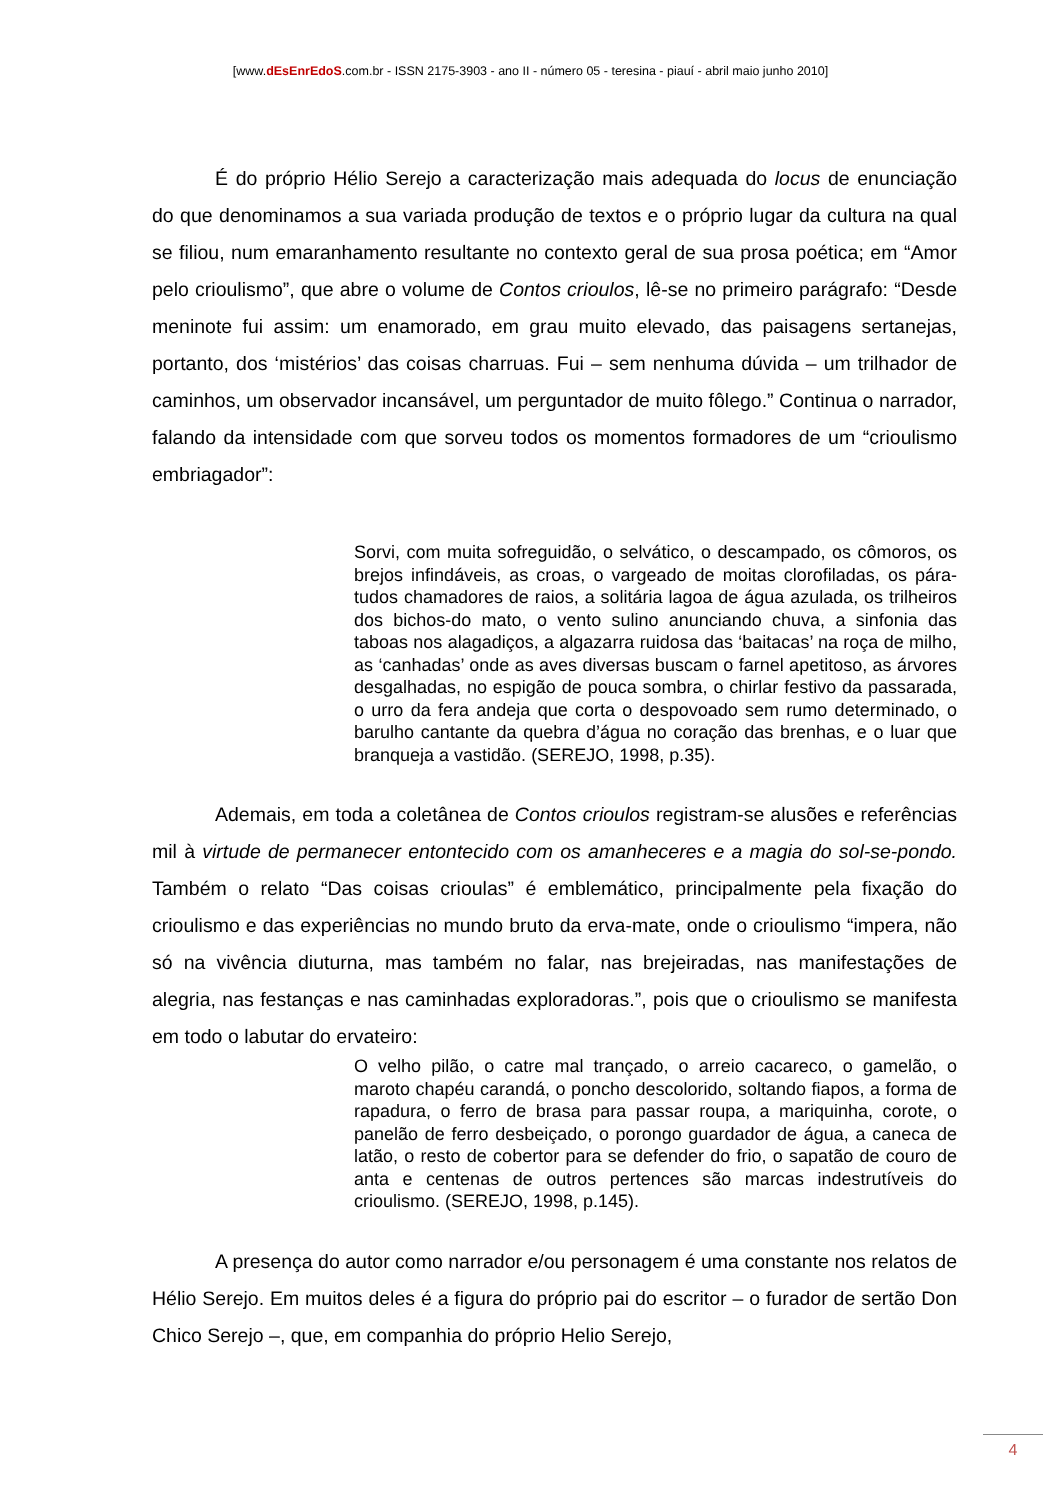[www.dEsEnrEdoS.com.br - ISSN 2175-3903 - ano II - número 05 - teresina - piauí - abril maio junho 2010]
É do próprio Hélio Serejo a caracterização mais adequada do locus de enunciação do que denominamos a sua variada produção de textos e o próprio lugar da cultura na qual se filiou, num emaranhamento resultante no contexto geral de sua prosa poética; em “Amor pelo crioulismo”, que abre o volume de Contos crioulos, lê-se no primeiro parágrafo: “Desde meninote fui assim: um enamorado, em grau muito elevado, das paisagens sertanejas, portanto, dos ‘mistérios’ das coisas charruas. Fui – sem nenhuma dúvida – um trilhador de caminhos, um observador incansável, um perguntador de muito fôlego.” Continua o narrador, falando da intensidade com que sorveu todos os momentos formadores de um “crioulismo embriagador”:
Sorvi, com muita sofreguidão, o selvático, o descampado, os cômoros, os brejos infindáveis, as croas, o vargeado de moitas clorofiladas, os pára-tudos chamadores de raios, a solitária lagoa de água azulada, os trilheiros dos bichos-do mato, o vento sulino anunciando chuva, a sinfonia das taboas nos alagadiços, a algazarra ruidosa das ‘baitacas’ na roça de milho, as ‘canhadas’ onde as aves diversas buscam o farnel apetitoso, as árvores desgalhadas, no espigão de pouca sombra, o chirlar festivo da passarada, o urro da fera andeja que corta o despovoado sem rumo determinado, o barulho cantante da quebra d’água no coração das brenhas, e o luar que branqueja a vastidão. (SEREJO, 1998, p.35).
Ademais, em toda a coletânea de Contos crioulos registram-se alusões e referências mil à virtude de permanecer entontecido com os amanheceres e a magia do sol-se-pondo. Também o relato “Das coisas crioulas” é emblemático, principalmente pela fixação do crioulismo e das experiências no mundo bruto da erva-mate, onde o crioulismo “impera, não só na vivência diuturna, mas também no falar, nas brejeiradas, nas manifestações de alegria, nas festanças e nas caminhadas exploradoras.”, pois que o crioulismo se manifesta em todo o labutar do ervateiro:
O velho pilão, o catre mal trançado, o arreio cacareco, o gamelão, o maroto chapéu carandá, o poncho descolorido, soltando fiapos, a forma de rapadura, o ferro de brasa para passar roupa, a mariquinha, corote, o panelão de ferro desbeiçado, o porongo guardador de água, a caneca de latão, o resto de cobertor para se defender do frio, o sapatão de couro de anta e centenas de outros pertences são marcas indestrutíveis do crioulismo. (SEREJO, 1998, p.145).
A presença do autor como narrador e/ou personagem é uma constante nos relatos de Hélio Serejo. Em muitos deles é a figura do próprio pai do escritor – o furador de sertão Don Chico Serejo –, que, em companhia do próprio Helio Serejo,
4